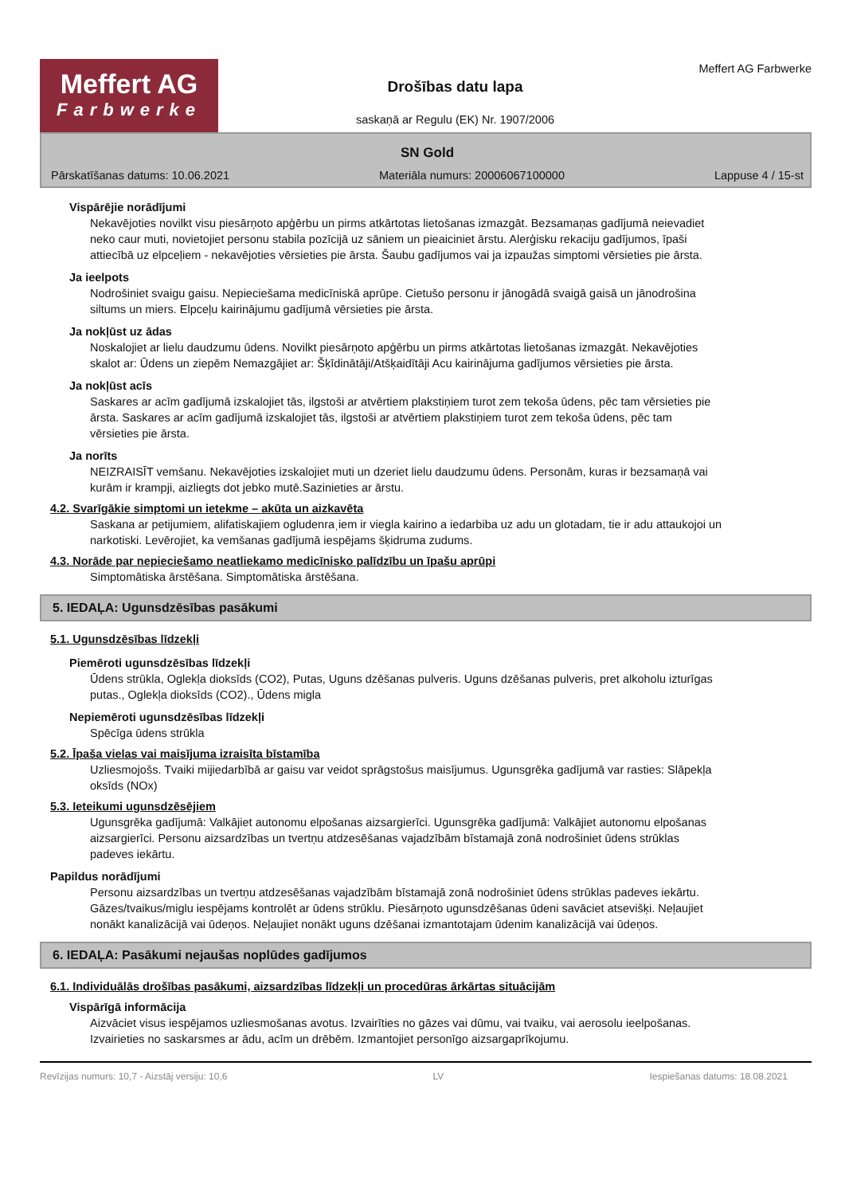Meffert AG
Farbwerke
Drošības datu lapa
saskaņā ar Regulu (EK) Nr. 1907/2006
Meffert AG Farbwerke
SN Gold
Pārskatīšanas datums: 10.06.2021 Materiāla numurs: 20006067100000 Lappuse 4 / 15-st
Vispārējie norādījumi
Nekavējoties novilkt visu piesārņoto apģērbu un pirms atkārtotas lietošanas izmazgāt. Bezsamaņas gadījumā neievadiet neko caur muti, novietojiet personu stabila pozīcijā uz sāniem un pieaiciniet ārstu. Alerģisku rekaciju gadījumos, īpaši attiecībā uz elpceļiem - nekavējoties vērsieties pie ārsta. Šaubu gadījumos vai ja izpaužas simptomi vērsieties pie ārsta.
Ja ieelpots
Nodrošiniet svaigu gaisu. Nepieciešama medicīniskā aprūpe. Cietušo personu ir jānogādā svaigā gaisā un jānodrošina siltums un miers. Elpceļu kairinājumu gadījumā vērsieties pie ārsta.
Ja nokļūst uz ādas
Noskalojiet ar lielu daudzumu ūdens. Novilkt piesārņoto apģērbu un pirms atkārtotas lietošanas izmazgāt. Nekavējoties skalot ar: Ūdens un ziepēm Nemazgājiet ar: Šķīdinātāji/Atšķaidītāji Acu kairinājuma gadījumos vērsieties pie ārsta.
Ja nokļūst acīs
Saskares ar acīm gadījumā izskalojiet tās, ilgstoši ar atvērtiem plakstiņiem turot zem tekoša ūdens, pēc tam vērsieties pie ārsta. Saskares ar acīm gadījumā izskalojiet tās, ilgstoši ar atvērtiem plakstiņiem turot zem tekoša ūdens, pēc tam vērsieties pie ārsta.
Ja norīts
NEIZRAISĪT vemšanu. Nekavējoties izskalojiet muti un dzeriet lielu daudzumu ūdens. Personām, kuras ir bezsamaņā vai kurām ir krampji, aizliegts dot jebko mutē.Sazinieties ar ārstu.
4.2. Svarīgākie simptomi un ietekme – akūta un aizkavēta
Saskana ar petijumiem, alifatiskajiem ogludenraˌiem ir viegla kairino a iedarbiba uz adu un glotadam, tie ir adu attaukojoi un narkotiski. Levērojiet, ka vemšanas gadījumā iespējams šķidruma zudums.
4.3. Norāde par nepieciešamo neatliekamo medicīnisko palīdzību un īpašu aprūpi
Simptomātiska ārstēšana. Simptomātiska ārstēšana.
5. IEDAĻA: Ugunsdzēsības pasākumi
5.1. Ugunsdzēsības līdzekļi
Piemēroti ugunsdzēsības līdzekļi
Ūdens strūkla, Oglekļa dioksīds (CO2), Putas, Uguns dzēšanas pulveris. Uguns dzēšanas pulveris, pret alkoholu izturīgas putas., Oglekļa dioksīds (CO2)., Ūdens migla
Nepiemēroti ugunsdzēsības līdzekļi
Spēcīga ūdens strūkla
5.2. Īpaša vielas vai maisījuma izraisīta bīstamība
Uzliesmojošs. Tvaiki mijiedarbībā ar gaisu var veidot sprāgstošus maisījumus. Ugunsgrēka gadījumā var rasties: Slāpekļa oksīds (NOx)
5.3. Ieteikumi ugunsdzēsējiem
Ugunsgrēka gadījumā: Valkājiet autonomu elpošanas aizsargierīci. Ugunsgrēka gadījumā: Valkājiet autonomu elpošanas aizsargierīci. Personu aizsardzības un tvertņu atdzesēšanas vajadzībām bīstamajā zonā nodrošiniet ūdens strūklas padeves iekārtu.
Papildus norādījumi
Personu aizsardzības un tvertņu atdzesēšanas vajadzībām bīstamajā zonā nodrošiniet ūdens strūklas padeves iekārtu. Gāzes/tvaikus/miglu iespējams kontrolēt ar ūdens strūklu. Piesārņoto ugunsdzēšanas ūdeni savāciet atsevišķi. Neļaujiet nonākt kanalizācijā vai ūdeņos. Neļaujiet nonākt uguns dzēšanai izmantotajam ūdenim kanalizācijā vai ūdeņos.
6. IEDAĻA: Pasākumi nejaušas noplūdes gadījumos
6.1. Individuālās drošības pasākumi, aizsardzības līdzekļi un procedūras ārkārtas situācijām
Vispārīgā informācija
Aizvāciet visus iespējamos uzliesmošanas avotus. Izvairīties no gāzes vai dūmu, vai tvaiku, vai aerosolu ieelpošanas. Izvairieties no saskarsmes ar ādu, acīm un drēbēm. Izmantojiet personīgo aizsargaprīkojumu.
Revīzijas numurs: 10,7 - Aizstāj versiju: 10,6 LV Iespiešanas datums: 18.08.2021